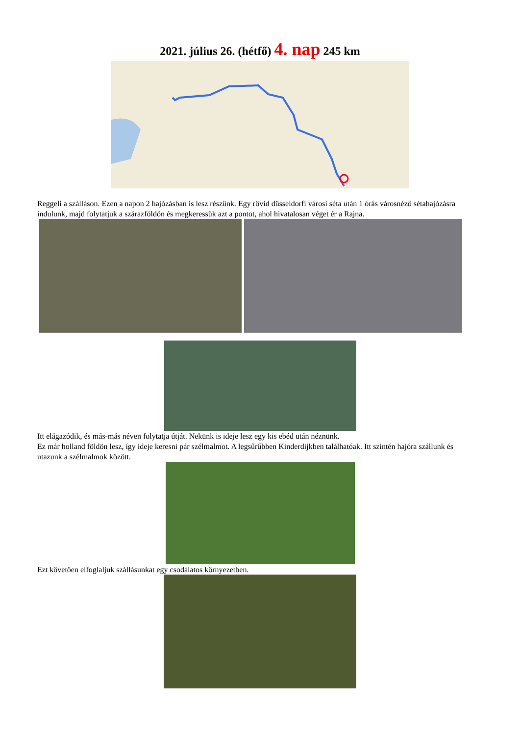2021. július 26. (hétfő) 4. nap 245 km
Reggeli a szálláson. Ezen a napon 2 hajózásban is lesz részünk. Egy rövid düsseldorfi városi séta után 1 órás városnéző sétahajózásra indulunk, majd folytatjuk a szárazföldön és megkeressük azt a pontot, ahol hivatalosan véget ér a Rajna.
Itt elágazódik, és más-más néven folytatja útját. Nekünk is ideje lesz egy kis ebéd után néznünk.
Ez már holland földön lesz, így ideje keresni pár szélmalmot. A legsűrűbben Kinderdijkben találhatóak. Itt szintén hajóra szállunk és utazunk a szélmalmok között.
Ezt követően elfoglaljuk szállásunkat egy csodálatos környezetben.